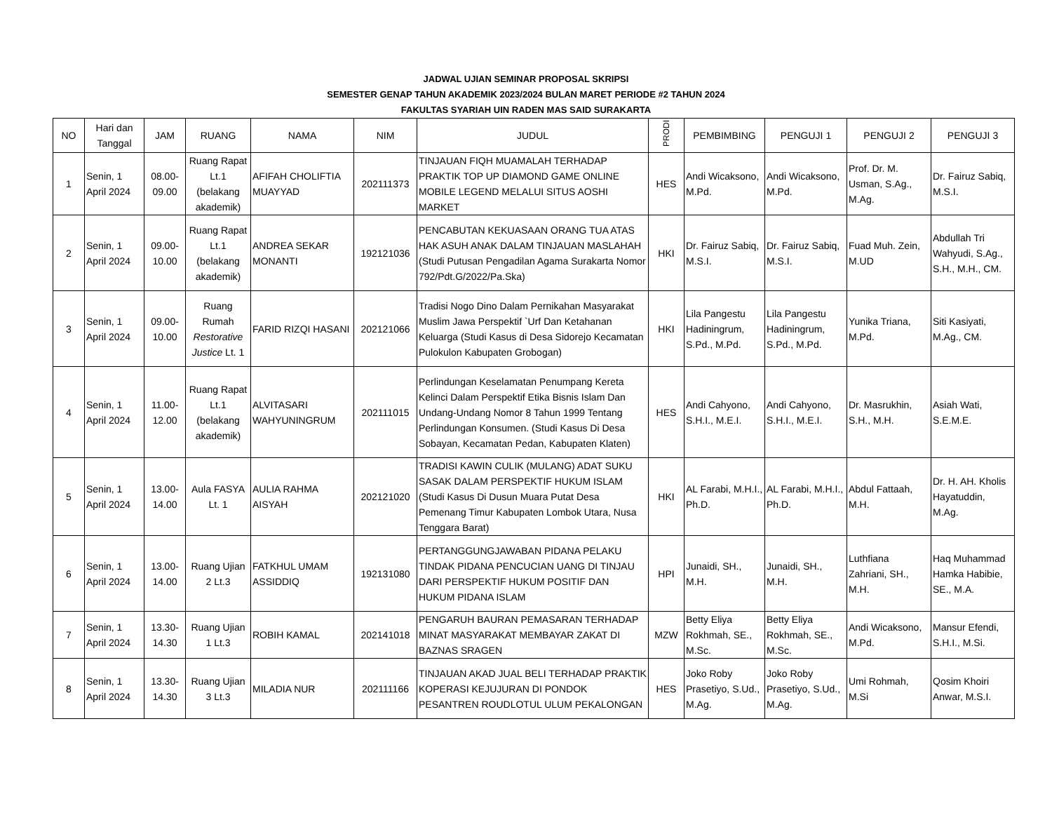JADWAL UJIAN SEMINAR PROPOSAL SKRIPSI
SEMESTER GENAP TAHUN AKADEMIK 2023/2024 BULAN MARET PERIODE #2 TAHUN 2024
FAKULTAS SYARIAH UIN RADEN MAS SAID SURAKARTA
| NO | Hari dan Tanggal | JAM | RUANG | NAMA | NIM | JUDUL | PRODI | PEMBIMBING | PENGUJI 1 | PENGUJI 2 | PENGUJI 3 |
| --- | --- | --- | --- | --- | --- | --- | --- | --- | --- | --- | --- |
| 1 | Senin, 1 April 2024 | 08.00-09.00 | Ruang Rapat Lt.1 (belakang akademik) | AFIFAH CHOLIFTIA MUAYYAD | 202111373 | TINJAUAN FIQH MUAMALAH TERHADAP PRAKTIK TOP UP DIAMOND GAME ONLINE MOBILE LEGEND MELALUI SITUS AOSHI MARKET | HES | Andi Wicaksono, M.Pd. | Andi Wicaksono, M.Pd. | Prof. Dr. M. Usman, S.Ag., M.Ag. | Dr. Fairuz Sabiq, M.S.I. |
| 2 | Senin, 1 April 2024 | 09.00-10.00 | Ruang Rapat Lt.1 (belakang akademik) | ANDREA SEKAR MONANTI | 192121036 | PENCABUTAN KEKUASAAN ORANG TUA ATAS HAK ASUH ANAK DALAM TINJAUAN MASLAHAH (Studi Putusan Pengadilan Agama Surakarta Nomor 792/Pdt.G/2022/Pa.Ska) | HKI | Dr. Fairuz Sabiq, M.S.I. | Dr. Fairuz Sabiq, M.S.I. | Fuad Muh. Zein, M.UD | Abdullah Tri Wahyudi, S.Ag., S.H., M.H., CM. |
| 3 | Senin, 1 April 2024 | 09.00-10.00 | Ruang Rumah Restorative Justice Lt. 1 | FARID RIZQI HASANI | 202121066 | Tradisi Nogo Dino Dalam Pernikahan Masyarakat Muslim Jawa Perspektif `Urf Dan Ketahanan Keluarga (Studi Kasus di Desa Sidorejo Kecamatan Pulokulon Kabupaten Grobogan) | HKI | Lila Pangestu Hadiningrum, S.Pd., M.Pd. | Lila Pangestu Hadiningrum, S.Pd., M.Pd. | Yunika Triana, M.Pd. | Siti Kasiyati, M.Ag., CM. |
| 4 | Senin, 1 April 2024 | 11.00-12.00 | Ruang Rapat Lt.1 (belakang akademik) | ALVITASARI WAHYUNINGRUM | 202111015 | Perlindungan Keselamatan Penumpang Kereta Kelinci Dalam Perspektif Etika Bisnis Islam Dan Undang-Undang Nomor 8 Tahun 1999 Tentang Perlindungan Konsumen. (Studi Kasus Di Desa Sobayan, Kecamatan Pedan, Kabupaten Klaten) | HES | Andi Cahyono, S.H.I., M.E.I. | Andi Cahyono, S.H.I., M.E.I. | Dr. Masrukhin, S.H., M.H. | Asiah Wati, S.E.M.E. |
| 5 | Senin, 1 April 2024 | 13.00-14.00 | Aula FASYA Lt. 1 | AULIA RAHMA AISYAH | 202121020 | TRADISI KAWIN CULIK (MULANG) ADAT SUKU SASAK DALAM PERSPEKTIF HUKUM ISLAM (Studi Kasus Di Dusun Muara Putat Desa Pemenang Timur Kabupaten Lombok Utara, Nusa Tenggara Barat) | HKI | AL Farabi, M.H.I., Ph.D. | AL Farabi, M.H.I., Ph.D. | Abdul Fattaah, M.H. | Dr. H. AH. Kholis Hayatuddin, M.Ag. |
| 6 | Senin, 1 April 2024 | 13.00-14.00 | Ruang Ujian 2 Lt.3 | FATKHUL UMAM ASSIDDIQ | 192131080 | PERTANGGUNGJAWABAN PIDANA PELAKU TINDAK PIDANA PENCUCIAN UANG DI TINJAU DARI PERSPEKTIF HUKUM POSITIF DAN HUKUM PIDANA ISLAM | HPI | Junaidi, SH., M.H. | Junaidi, SH., M.H. | Luthfiana Zahriani, SH., M.H. | Haq Muhammad Hamka Habibie, SE., M.A. |
| 7 | Senin, 1 April 2024 | 13.30-14.30 | Ruang Ujian 1 Lt.3 | ROBIH KAMAL | 202141018 | PENGARUH BAURAN PEMASARAN TERHADAP MINAT MASYARAKAT MEMBAYAR ZAKAT DI BAZNAS SRAGEN | MZW | Betty Eliya Rokhmah, SE., M.Sc. | Betty Eliya Rokhmah, SE., M.Sc. | Andi Wicaksono, M.Pd. | Mansur Efendi, S.H.I., M.Si. |
| 8 | Senin, 1 April 2024 | 13.30-14.30 | Ruang Ujian 3 Lt.3 | MILADIA NUR | 202111166 | TINJAUAN AKAD JUAL BELI TERHADAP PRAKTIK KOPERASI KEJUJURAN DI PONDOK PESANTREN ROUDLOTUL ULUM PEKALONGAN | HES | Joko Roby Prasetiyo, S.Ud., M.Ag. | Joko Roby Prasetiyo, S.Ud., M.Ag. | Umi Rohmah, M.Si | Qosim Khoiri Anwar, M.S.I. |